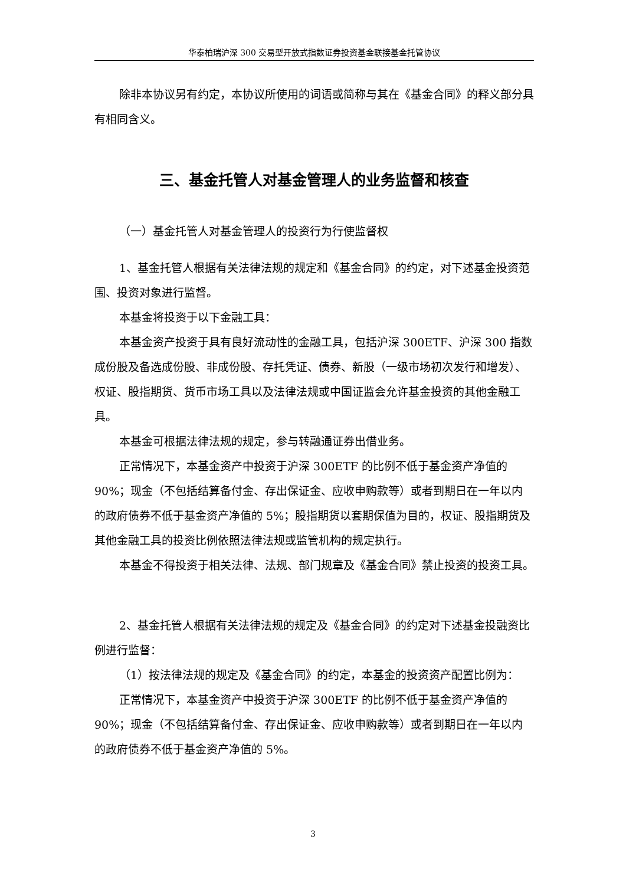华泰柏瑞沪深 300 交易型开放式指数证券投资基金联接基金托管协议
除非本协议另有约定，本协议所使用的词语或简称与其在《基金合同》的释义部分具有相同含义。
三、基金托管人对基金管理人的业务监督和核查
（一）基金托管人对基金管理人的投资行为行使监督权
1、基金托管人根据有关法律法规的规定和《基金合同》的约定，对下述基金投资范围、投资对象进行监督。
本基金将投资于以下金融工具：
本基金资产投资于具有良好流动性的金融工具，包括沪深 300ETF、沪深 300 指数成份股及备选成份股、非成份股、存托凭证、债券、新股（一级市场初次发行和增发）、权证、股指期货、货币市场工具以及法律法规或中国证监会允许基金投资的其他金融工具。
本基金可根据法律法规的规定，参与转融通证券出借业务。
正常情况下，本基金资产中投资于沪深 300ETF 的比例不低于基金资产净值的 90%；现金（不包括结算备付金、存出保证金、应收申购款等）或者到期日在一年以内的政府债券不低于基金资产净值的 5%；股指期货以套期保值为目的，权证、股指期货及其他金融工具的投资比例依照法律法规或监管机构的规定执行。
本基金不得投资于相关法律、法规、部门规章及《基金合同》禁止投资的投资工具。
2、基金托管人根据有关法律法规的规定及《基金合同》的约定对下述基金投融资比例进行监督：
（1）按法律法规的规定及《基金合同》的约定，本基金的投资资产配置比例为：
正常情况下，本基金资产中投资于沪深 300ETF 的比例不低于基金资产净值的 90%；现金（不包括结算备付金、存出保证金、应收申购款等）或者到期日在一年以内的政府债券不低于基金资产净值的 5%。
3